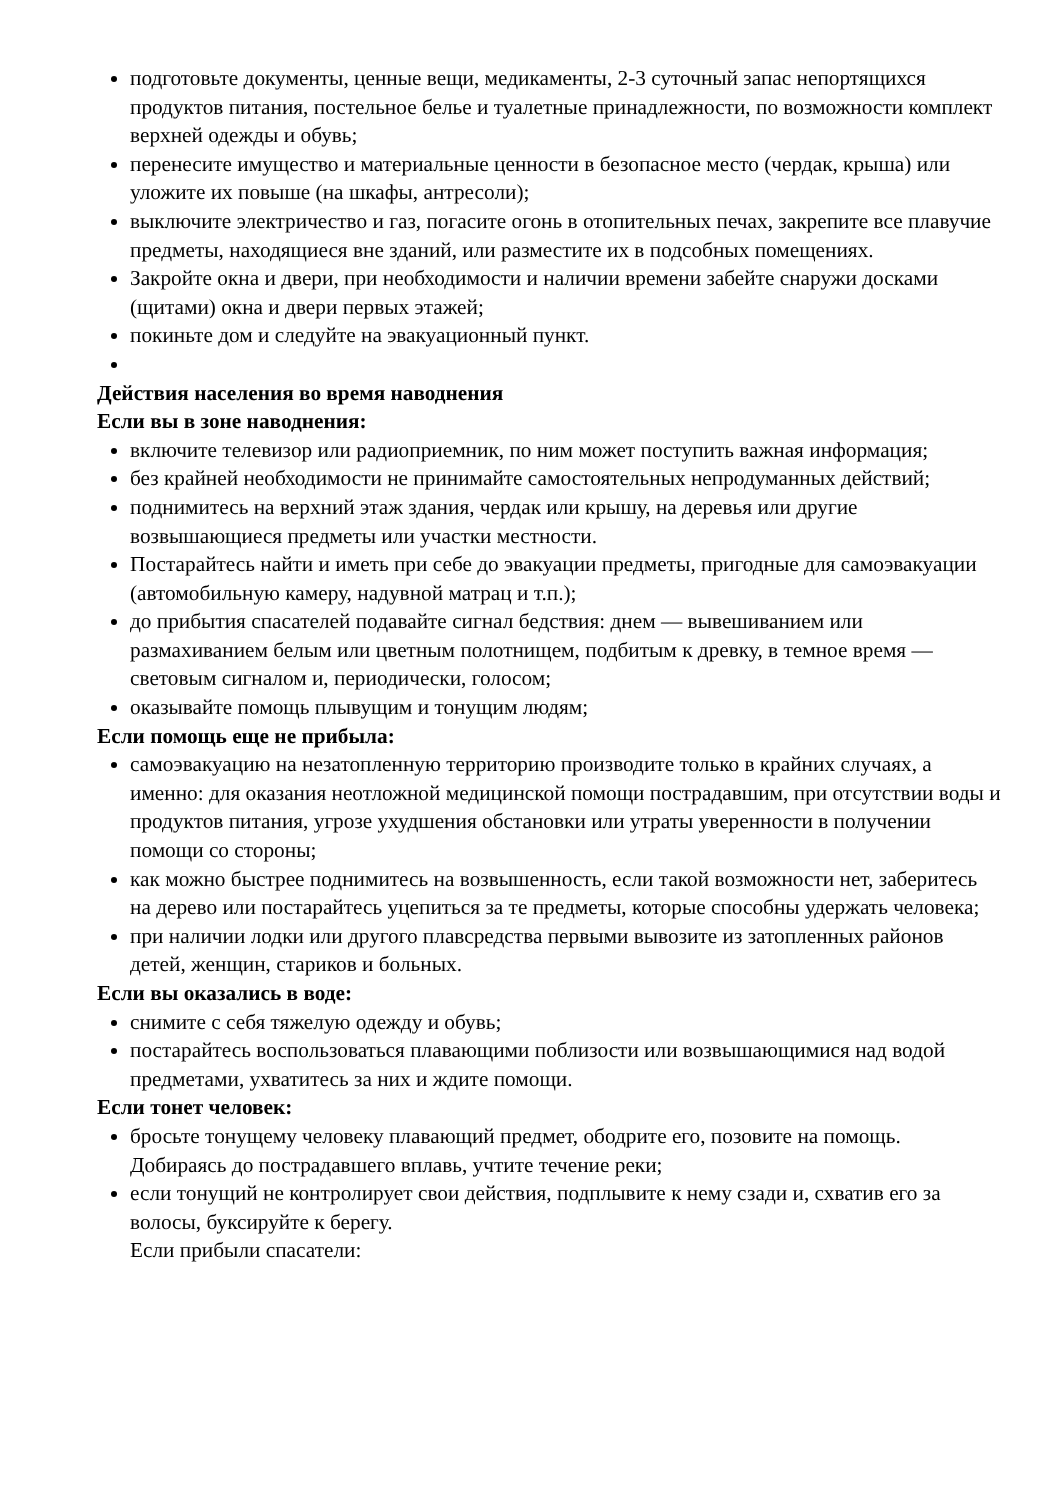подготовьте документы, ценные вещи, медикаменты, 2-3 суточный запас непортящихся продуктов питания, постельное белье и туалетные принадлежности, по возможности комплект верхней одежды и обувь;
перенесите имущество и материальные ценности в безопасное место (чердак, крыша) или уложите их повыше (на шкафы, антресоли);
выключите электричество и газ, погасите огонь в отопительных печах, закрепите все плавучие предметы, находящиеся вне зданий, или разместите их в подсобных помещениях.
Закройте окна и двери, при необходимости и наличии времени забейте снаружи досками (щитами) окна и двери первых этажей;
покиньте дом и следуйте на эвакуационный пункт.
Действия населения во время наводнения
Если вы в зоне наводнения:
включите телевизор или радиоприемник, по ним может поступить важная информация;
без крайней необходимости не принимайте самостоятельных непродуманных действий;
поднимитесь на верхний этаж здания, чердак или крышу, на деревья или другие возвышающиеся предметы или участки местности.
Постарайтесь найти и иметь при себе до эвакуации предметы, пригодные для самоэвакуации (автомобильную камеру, надувной матрац и т.п.);
до прибытия спасателей подавайте сигнал бедствия: днем — вывешиванием или размахиванием белым или цветным полотнищем, подбитым к древку, в темное время — световым сигналом и, периодически, голосом;
оказывайте помощь плывущим и тонущим людям;
Если помощь еще не прибыла:
самоэвакуацию на незатопленную территорию производите только в крайних случаях, а именно: для оказания неотложной медицинской помощи пострадавшим, при отсутствии воды и продуктов питания, угрозе ухудшения обстановки или утраты уверенности в получении помощи со стороны;
как можно быстрее поднимитесь на возвышенность, если такой возможности нет, заберитесь на дерево или постарайтесь уцепиться за те предметы, которые способны удержать человека;
при наличии лодки или другого плавсредства первыми вывозите из затопленных районов детей, женщин, стариков и больных.
Если вы оказались в воде:
снимите с себя тяжелую одежду и обувь;
постарайтесь воспользоваться плавающими поблизости или возвышающимися над водой предметами, ухватитесь за них и ждите помощи.
Если тонет человек:
бросьте тонущему человеку плавающий предмет, ободрите его, позовите на помощь. Добираясь до пострадавшего вплавь, учтите течение реки;
если тонущий не контролирует свои действия, подплывите к нему сзади и, схватив его за волосы, буксируйте к берегу.
Если прибыли спасатели: